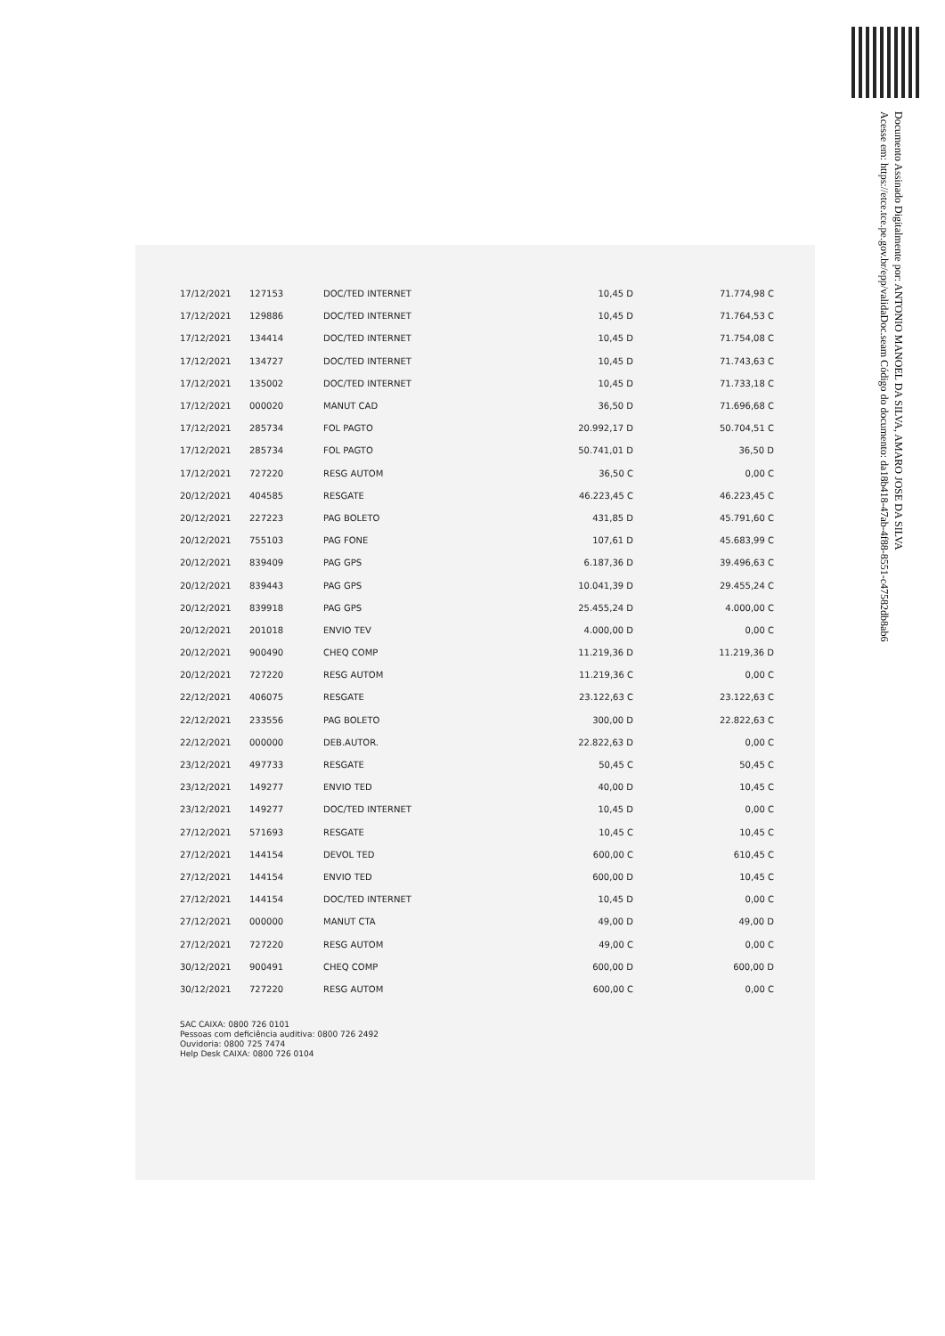Documento Assinado Digitalmente por: ANTONIO MANOEL DA SILVA, AMARO JOSE DA SILVA
Acesse em: https://etce.tce.pe.gov.br/epp/validaDoc.seam Código do documento: da18b418-47ab-4f88-8551-c47582db8ab6
| 17/12/2021 | 127153 | DOC/TED INTERNET | 10,45 D | 71.774,98 C |
| 17/12/2021 | 129886 | DOC/TED INTERNET | 10,45 D | 71.764,53 C |
| 17/12/2021 | 134414 | DOC/TED INTERNET | 10,45 D | 71.754,08 C |
| 17/12/2021 | 134727 | DOC/TED INTERNET | 10,45 D | 71.743,63 C |
| 17/12/2021 | 135002 | DOC/TED INTERNET | 10,45 D | 71.733,18 C |
| 17/12/2021 | 000020 | MANUT CAD | 36,50 D | 71.696,68 C |
| 17/12/2021 | 285734 | FOL PAGTO | 20.992,17 D | 50.704,51 C |
| 17/12/2021 | 285734 | FOL PAGTO | 50.741,01 D | 36,50 D |
| 17/12/2021 | 727220 | RESG AUTOM | 36,50 C | 0,00 C |
| 20/12/2021 | 404585 | RESGATE | 46.223,45 C | 46.223,45 C |
| 20/12/2021 | 227223 | PAG BOLETO | 431,85 D | 45.791,60 C |
| 20/12/2021 | 755103 | PAG FONE | 107,61 D | 45.683,99 C |
| 20/12/2021 | 839409 | PAG GPS | 6.187,36 D | 39.496,63 C |
| 20/12/2021 | 839443 | PAG GPS | 10.041,39 D | 29.455,24 C |
| 20/12/2021 | 839918 | PAG GPS | 25.455,24 D | 4.000,00 C |
| 20/12/2021 | 201018 | ENVIO TEV | 4.000,00 D | 0,00 C |
| 20/12/2021 | 900490 | CHEQ COMP | 11.219,36 D | 11.219,36 D |
| 20/12/2021 | 727220 | RESG AUTOM | 11.219,36 C | 0,00 C |
| 22/12/2021 | 406075 | RESGATE | 23.122,63 C | 23.122,63 C |
| 22/12/2021 | 233556 | PAG BOLETO | 300,00 D | 22.822,63 C |
| 22/12/2021 | 000000 | DEB.AUTOR. | 22.822,63 D | 0,00 C |
| 23/12/2021 | 497733 | RESGATE | 50,45 C | 50,45 C |
| 23/12/2021 | 149277 | ENVIO TED | 40,00 D | 10,45 C |
| 23/12/2021 | 149277 | DOC/TED INTERNET | 10,45 D | 0,00 C |
| 27/12/2021 | 571693 | RESGATE | 10,45 C | 10,45 C |
| 27/12/2021 | 144154 | DEVOL TED | 600,00 C | 610,45 C |
| 27/12/2021 | 144154 | ENVIO TED | 600,00 D | 10,45 C |
| 27/12/2021 | 144154 | DOC/TED INTERNET | 10,45 D | 0,00 C |
| 27/12/2021 | 000000 | MANUT CTA | 49,00 D | 49,00 D |
| 27/12/2021 | 727220 | RESG AUTOM | 49,00 C | 0,00 C |
| 30/12/2021 | 900491 | CHEQ COMP | 600,00 D | 600,00 D |
| 30/12/2021 | 727220 | RESG AUTOM | 600,00 C | 0,00 C |
SAC CAIXA: 0800 726 0101
Pessoas com deficiência auditiva: 0800 726 2492
Ouvidoria: 0800 725 7474
Help Desk CAIXA: 0800 726 0104